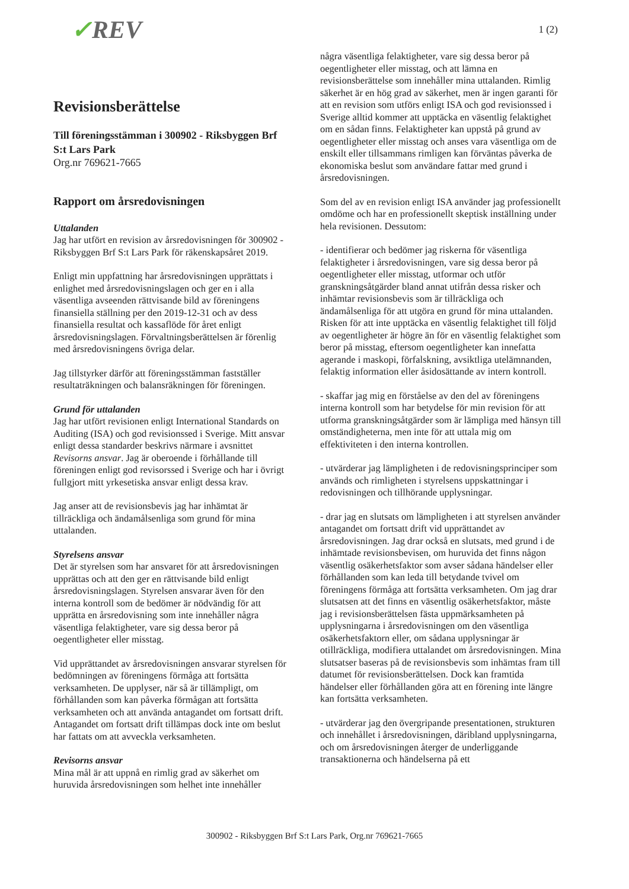1 (2)
✓REV
Revisionsberättelse
Till föreningsstämman i 300902 - Riksbyggen Brf S:t Lars Park
Org.nr 769621-7665
Rapport om årsredovisningen
Uttalanden
Jag har utfört en revision av årsredovisningen för 300902 - Riksbyggen Brf S:t Lars Park för räkenskapsåret 2019.
Enligt min uppfattning har årsredovisningen upprättats i enlighet med årsredovisningslagen och ger en i alla väsentliga avseenden rättvisande bild av föreningens finansiella ställning per den 2019-12-31 och av dess finansiella resultat och kassaflöde för året enligt årsredovisningslagen. Förvaltningsberättelsen är förenlig med årsredovisningens övriga delar.
Jag tillstyrker därför att föreningsstämman fastställer resultaträkningen och balansräkningen för föreningen.
Grund för uttalanden
Jag har utfört revisionen enligt International Standards on Auditing (ISA) och god revisionssed i Sverige. Mitt ansvar enligt dessa standarder beskrivs närmare i avsnittet Revisorns ansvar. Jag är oberoende i förhållande till föreningen enligt god revisorssed i Sverige och har i övrigt fullgjort mitt yrkesetiska ansvar enligt dessa krav.
Jag anser att de revisionsbevis jag har inhämtat är tillräckliga och ändamålsenliga som grund för mina uttalanden.
Styrelsens ansvar
Det är styrelsen som har ansvaret för att årsredovisningen upprättas och att den ger en rättvisande bild enligt årsredovisningslagen. Styrelsen ansvarar även för den interna kontroll som de bedömer är nödvändig för att upprätta en årsredovisning som inte innehåller några väsentliga felaktigheter, vare sig dessa beror på oegentligheter eller misstag.
Vid upprättandet av årsredovisningen ansvarar styrelsen för bedömningen av föreningens förmåga att fortsätta verksamheten. De upplyser, när så är tillämpligt, om förhållanden som kan påverka förmågan att fortsätta verksamheten och att använda antagandet om fortsatt drift. Antagandet om fortsatt drift tillämpas dock inte om beslut har fattats om att avveckla verksamheten.
Revisorns ansvar
Mina mål är att uppnå en rimlig grad av säkerhet om huruvida årsredovisningen som helhet inte innehåller
några väsentliga felaktigheter, vare sig dessa beror på oegentligheter eller misstag, och att lämna en revisionsberättelse som innehåller mina uttalanden. Rimlig säkerhet är en hög grad av säkerhet, men är ingen garanti för att en revision som utförs enligt ISA och god revisionssed i Sverige alltid kommer att upptäcka en väsentlig felaktighet om en sådan finns. Felaktigheter kan uppstå på grund av oegentligheter eller misstag och anses vara väsentliga om de enskilt eller tillsammans rimligen kan förväntas påverka de ekonomiska beslut som användare fattar med grund i årsredovisningen.
Som del av en revision enligt ISA använder jag professionellt omdöme och har en professionellt skeptisk inställning under hela revisionen. Dessutom:
- identifierar och bedömer jag riskerna för väsentliga felaktigheter i årsredovisningen, vare sig dessa beror på oegentligheter eller misstag, utformar och utför granskningsåtgärder bland annat utifrån dessa risker och inhämtar revisionsbevis som är tillräckliga och ändamålsenliga för att utgöra en grund för mina uttalanden. Risken för att inte upptäcka en väsentlig felaktighet till följd av oegentligheter är högre än för en väsentlig felaktighet som beror på misstag, eftersom oegentligheter kan innefatta agerande i maskopi, förfalskning, avsiktliga utelämnanden, felaktig information eller åsidosättande av intern kontroll.
- skaffar jag mig en förståelse av den del av föreningens interna kontroll som har betydelse för min revision för att utforma granskningsåtgärder som är lämpliga med hänsyn till omständigheterna, men inte för att uttala mig om effektiviteten i den interna kontrollen.
- utvärderar jag lämpligheten i de redovisningsprinciper som används och rimligheten i styrelsens uppskattningar i redovisningen och tillhörande upplysningar.
- drar jag en slutsats om lämpligheten i att styrelsen använder antagandet om fortsatt drift vid upprättandet av årsredovisningen. Jag drar också en slutsats, med grund i de inhämtade revisionsbevisen, om huruvida det finns någon väsentlig osäkerhetsfaktor som avser sådana händelser eller förhållanden som kan leda till betydande tvivel om föreningens förmåga att fortsätta verksamheten. Om jag drar slutsatsen att det finns en väsentlig osäkerhetsfaktor, måste jag i revisionsberättelsen fästa uppmärksamheten på upplysningarna i årsredovisningen om den väsentliga osäkerhetsfaktorn eller, om sådana upplysningar är otillräckliga, modifiera uttalandet om årsredovisningen. Mina slutsatser baseras på de revisionsbevis som inhämtas fram till datumet för revisionsberättelsen. Dock kan framtida händelser eller förhållanden göra att en förening inte längre kan fortsätta verksamheten.
- utvärderar jag den övergripande presentationen, strukturen och innehållet i årsredovisningen, däribland upplysningarna, och om årsredovisningen återger de underliggande transaktionerna och händelserna på ett
300902 - Riksbyggen Brf S:t Lars Park, Org.nr 769621-7665